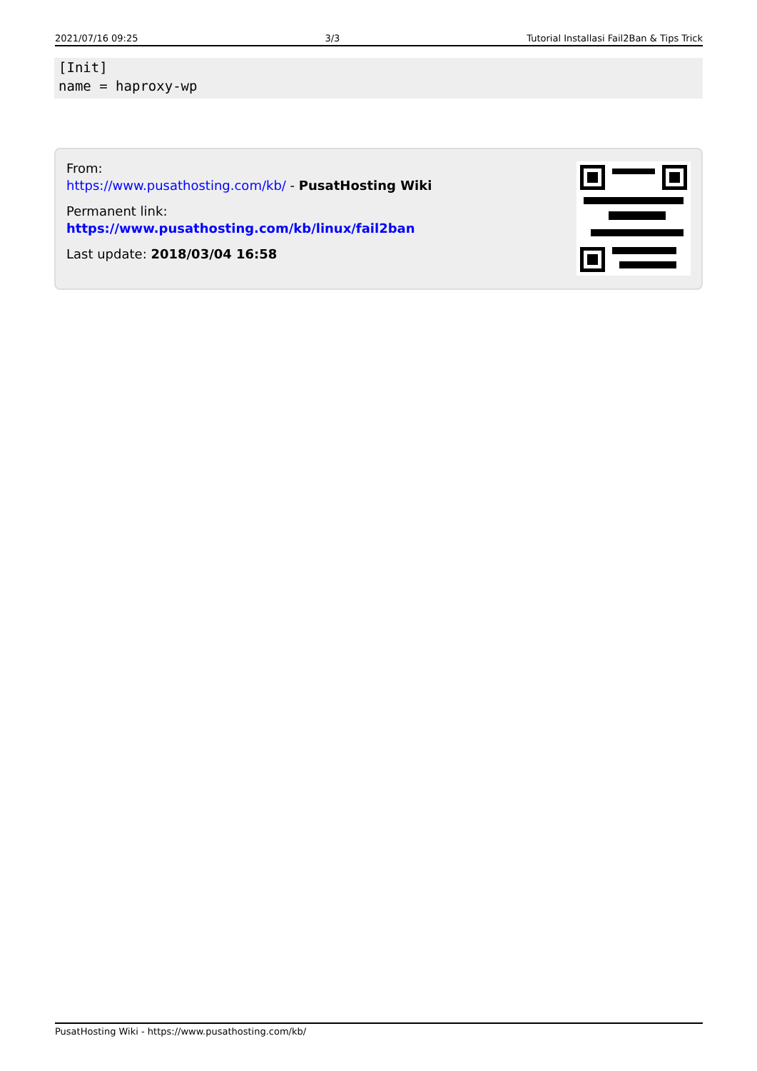2021/07/16 09:25 3/3 Tutorial Installasi Fail2Ban & Tips Trick
[Init]
name = haproxy-wp
From:
https://www.pusathosting.com/kb/ - PusatHosting Wiki
Permanent link:
https://www.pusathosting.com/kb/linux/fail2ban
Last update: 2018/03/04 16:58
PusatHosting Wiki - https://www.pusathosting.com/kb/